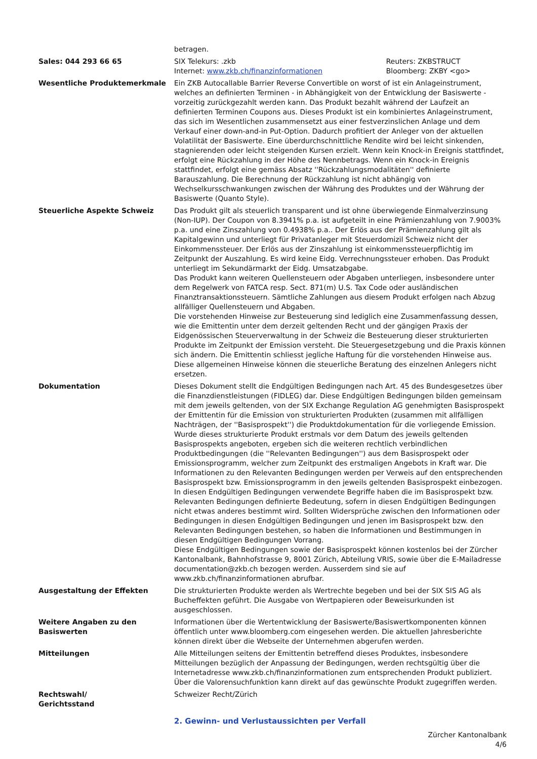| | betragen. |
| Sales: 044 293 66 65 | / SIX Telekurs: .zkb Internet: www.zkb.ch/finanzinformationen / Reuters: ZKBSTRUCT Bloomberg: ZKBY <go> / |
| Wesentliche Produktemerkmale | Ein ZKB Autocallable Barrier Reverse Convertible on worst of ist ein Anlageinstrument, welches an definierten Terminen - in Abhängigkeit von der Entwicklung der Basiswerte - vorzeitig zurückgezahlt werden kann. Das Produkt bezahlt während der Laufzeit an definierten Terminen Coupons aus. Dieses Produkt ist ein kombiniertes Anlageinstrument, das sich im Wesentlichen zusammensetzt aus einer festverzinslichen Anlage und dem Verkauf einer down-and-in Put-Option. Dadurch profitiert der Anleger von der aktuellen Volatilität der Basiswerte. Eine überdurchschnittliche Rendite wird bei leicht sinkenden, stagnierenden oder leicht steigenden Kursen erzielt. Wenn kein Knock-in Ereignis stattfindet, erfolgt eine Rückzahlung in der Höhe des Nennbetrags. Wenn ein Knock-in Ereignis stattfindet, erfolgt eine gemäss Absatz ''Rückzahlungsmodalitäten'' definierte Barauszahlung. Die Berechnung der Rückzahlung ist nicht abhängig von Wechselkursschwankungen zwischen der Währung des Produktes und der Währung der Basiswerte (Quanto Style). |
| Steuerliche Aspekte Schweiz | Das Produkt gilt als steuerlich transparent und ist ohne überwiegende Einmalverzinsung (Non-IUP). Der Coupon von 8.3941% p.a. ist aufgeteilt in eine Prämienzahlung von 7.9003% p.a. und eine Zinszahlung von 0.4938% p.a.. Der Erlös aus der Prämienzahlung gilt als Kapitalgewinn und unterliegt für Privatanleger mit Steuerdomizil Schweiz nicht der Einkommenssteuer. Der Erlös aus der Zinszahlung ist einkommenssteuerpflichtig im Zeitpunkt der Auszahlung. Es wird keine Eidg. Verrechnungssteuer erhoben. Das Produkt unterliegt im Sekundärmarkt der Eidg. Umsatzabgabe. Das Produkt kann weiteren Quellensteuern oder Abgaben unterliegen, insbesondere unter dem Regelwerk von FATCA resp. Sect. 871(m) U.S. Tax Code oder ausländischen Finanztransaktionssteuern. Sämtliche Zahlungen aus diesem Produkt erfolgen nach Abzug allfälliger Quellensteuern und Abgaben. Die vorstehenden Hinweise zur Besteuerung sind lediglich eine Zusammenfassung dessen, wie die Emittentin unter dem derzeit geltenden Recht und der gängigen Praxis der Eidgenössischen Steuerverwaltung in der Schweiz die Besteuerung dieser strukturierten Produkte im Zeitpunkt der Emission versteht. Die Steuergesetzgebung und die Praxis können sich ändern. Die Emittentin schliesst jegliche Haftung für die vorstehenden Hinweise aus. Diese allgemeinen Hinweise können die steuerliche Beratung des einzelnen Anlegers nicht ersetzen. |
| Dokumentation | Dieses Dokument stellt die Endgültigen Bedingungen nach Art. 45 des Bundesgesetzes über die Finanzdienstleistungen (FIDLEG) dar. Diese Endgültigen Bedingungen bilden gemeinsam mit dem jeweils geltenden, von der SIX Exchange Regulation AG genehmigten Basisprospekt der Emittentin für die Emission von strukturierten Produkten (zusammen mit allfälligen Nachträgen, der ''Basisprospekt'') die Produktdokumentation für die vorliegende Emission. Wurde dieses strukturierte Produkt erstmals vor dem Datum des jeweils geltenden Basisprospekts angeboten, ergeben sich die weiteren rechtlich verbindlichen Produktbedingungen (die ''Relevanten Bedingungen'') aus dem Basisprospekt oder Emissionsprogramm, welcher zum Zeitpunkt des erstmaligen Angebots in Kraft war. Die Informationen zu den Relevanten Bedingungen werden per Verweis auf den entsprechenden Basisprospekt bzw. Emissionsprogramm in den jeweils geltenden Basisprospekt einbezogen. In diesen Endgültigen Bedingungen verwendete Begriffe haben die im Basisprospekt bzw. Relevanten Bedingungen definierte Bedeutung, sofern in diesen Endgültigen Bedingungen nicht etwas anderes bestimmt wird. Sollten Widersprüche zwischen den Informationen oder Bedingungen in diesen Endgültigen Bedingungen und jenen im Basisprospekt bzw. den Relevanten Bedingungen bestehen, so haben die Informationen und Bestimmungen in diesen Endgültigen Bedingungen Vorrang. Diese Endgültigen Bedingungen sowie der Basisprospekt können kostenlos bei der Zürcher Kantonalbank, Bahnhofstrasse 9, 8001 Zürich, Abteilung VRIS, sowie über die E-Mailadresse documentation@zkb.ch bezogen werden. Ausserdem sind sie auf www.zkb.ch/finanzinformationen abrufbar. |
| Ausgestaltung der Effekten | Die strukturierten Produkte werden als Wertrechte begeben und bei der SIX SIS AG als Bucheffekten geführt. Die Ausgabe von Wertpapieren oder Beweisurkunden ist ausgeschlossen. |
| Weitere Angaben zu den Basiswerten | Informationen über die Wertentwicklung der Basiswerte/Basiswertkomponenten können öffentlich unter www.bloomberg.com eingesehen werden. Die aktuellen Jahresberichte können direkt über die Webseite der Unternehmen abgerufen werden. |
| Mitteilungen | Alle Mitteilungen seitens der Emittentin betreffend dieses Produktes, insbesondere Mitteilungen bezüglich der Anpassung der Bedingungen, werden rechtsgültig über die Internetadresse www.zkb.ch/finanzinformationen zum entsprechenden Produkt publiziert. Über die Valorensuchfunktion kann direkt auf das gewünschte Produkt zugegriffen werden. |
| Rechtswahl/ Gerichtsstand | Schweizer Recht/Zürich |
2. Gewinn- und Verlustaussichten per Verfall
Zürcher Kantonalbank
4/6